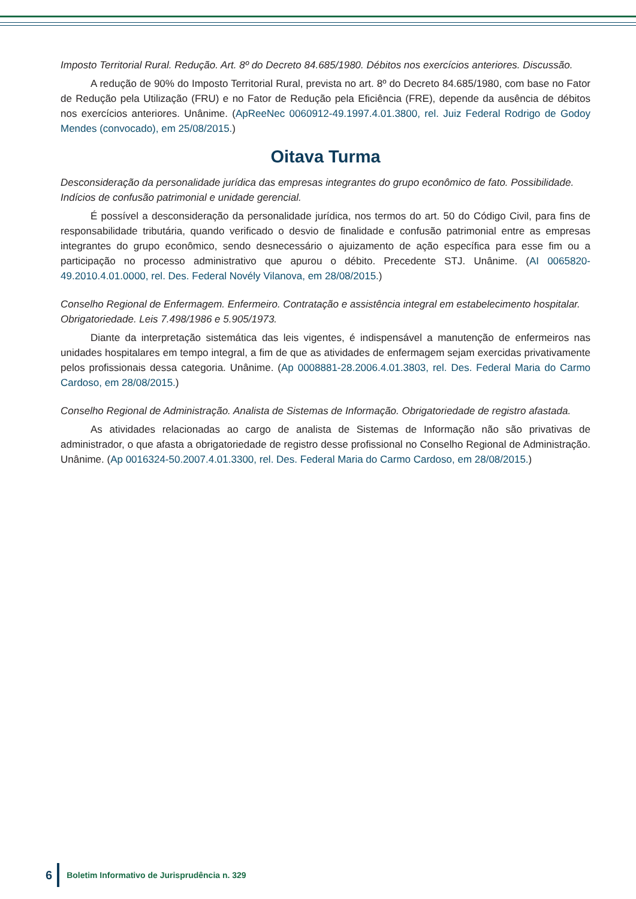Imposto Territorial Rural. Redução. Art. 8º do Decreto 84.685/1980. Débitos nos exercícios anteriores. Discussão.
A redução de 90% do Imposto Territorial Rural, prevista no art. 8º do Decreto 84.685/1980, com base no Fator de Redução pela Utilização (FRU) e no Fator de Redução pela Eficiência (FRE), depende da ausência de débitos nos exercícios anteriores. Unânime. (ApReeNec 0060912-49.1997.4.01.3800, rel. Juiz Federal Rodrigo de Godoy Mendes (convocado), em 25/08/2015.)
Oitava Turma
Desconsideração da personalidade jurídica das empresas integrantes do grupo econômico de fato. Possibilidade. Indícios de confusão patrimonial e unidade gerencial.
É possível a desconsideração da personalidade jurídica, nos termos do art. 50 do Código Civil, para fins de responsabilidade tributária, quando verificado o desvio de finalidade e confusão patrimonial entre as empresas integrantes do grupo econômico, sendo desnecessário o ajuizamento de ação específica para esse fim ou a participação no processo administrativo que apurou o débito. Precedente STJ. Unânime. (AI 0065820-49.2010.4.01.0000, rel. Des. Federal Novély Vilanova, em 28/08/2015.)
Conselho Regional de Enfermagem. Enfermeiro. Contratação e assistência integral em estabelecimento hospitalar. Obrigatoriedade. Leis 7.498/1986 e 5.905/1973.
Diante da interpretação sistemática das leis vigentes, é indispensável a manutenção de enfermeiros nas unidades hospitalares em tempo integral, a fim de que as atividades de enfermagem sejam exercidas privativamente pelos profissionais dessa categoria. Unânime. (Ap 0008881-28.2006.4.01.3803, rel. Des. Federal Maria do Carmo Cardoso, em 28/08/2015.)
Conselho Regional de Administração. Analista de Sistemas de Informação. Obrigatoriedade de registro afastada.
As atividades relacionadas ao cargo de analista de Sistemas de Informação não são privativas de administrador, o que afasta a obrigatoriedade de registro desse profissional no Conselho Regional de Administração. Unânime. (Ap 0016324-50.2007.4.01.3300, rel. Des. Federal Maria do Carmo Cardoso, em 28/08/2015.)
6 Boletim Informativo de Jurisprudência n. 329